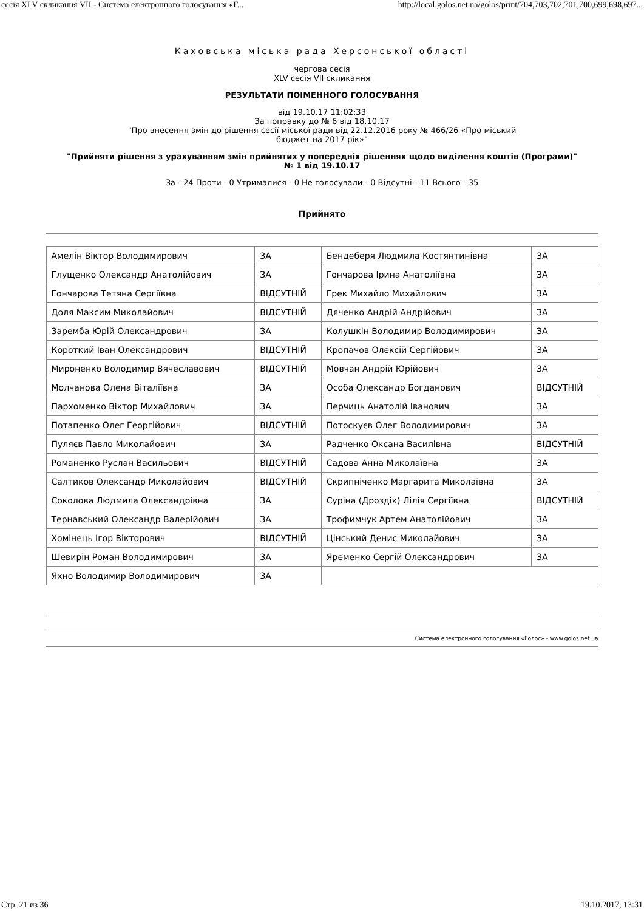сесія XLV скликання VII - Система електронного голосування «Г... http://local.golos.net.ua/golos/print/704,703,702,701,700,699,698,697...
Каховська міська рада Херсонської області
чергова сесія
XLV сесія VII скликання
РЕЗУЛЬТАТИ ПОІМЕННОГО ГОЛОСУВАННЯ
від 19.10.17 11:02:33
За поправку до № 6 від 18.10.17
"Про внесення змін до рішення сесії міської ради від 22.12.2016 року № 466/26 «Про міський
бюджет на 2017 рік»"
"Прийняти рішення з урахуванням змін прийнятих у попередніх рішеннях щодо виділення коштів (Програми)"
№ 1 від 19.10.17
За - 24 Проти - 0 Утрималися - 0 Не голосували - 0 Відсутні - 11 Всього - 35
Прийнято
| Амелін Віктор Володимирович | ЗА | Бендеберя Людмила Костянтинівна | ЗА |
| Глущенко Олександр Анатолійович | ЗА | Гончарова Ірина Анатоліївна | ЗА |
| Гончарова Тетяна Сергіївна | ВІДСУТНІЙ | Грек Михайло Михайлович | ЗА |
| Доля Максим Миколайович | ВІДСУТНІЙ | Дяченко Андрій Андрійович | ЗА |
| Заремба Юрій Олександрович | ЗА | Колушкін Володимир Володимирович | ЗА |
| Короткий Іван Олександрович | ВІДСУТНІЙ | Кропачов Олексій Сергійович | ЗА |
| Мироненко Володимир Вячеславович | ВІДСУТНІЙ | Мовчан Андрій Юрійович | ЗА |
| Молчанова Олена Віталіївна | ЗА | Особа Олександр Богданович | ВІДСУТНІЙ |
| Пархоменко Віктор Михайлович | ЗА | Перчиць Анатолій Іванович | ЗА |
| Потапенко Олег Георгійович | ВІДСУТНІЙ | Потоскуєв Олег Володимирович | ЗА |
| Пуляєв Павло Миколайович | ЗА | Радченко Оксана Василівна | ВІДСУТНІЙ |
| Романенко Руслан Васильович | ВІДСУТНІЙ | Садова Анна Миколаївна | ЗА |
| Салтиков Олександр Миколайович | ВІДСУТНІЙ | Скрипніченко Маргарита Миколаївна | ЗА |
| Соколова Людмила Олександрівна | ЗА | Суріна (Дроздік) Лілія Сергіївна | ВІДСУТНІЙ |
| Тернавський Олександр Валерійович | ЗА | Трофимчук Артем Анатолійович | ЗА |
| Хомінець Ігор Вікторович | ВІДСУТНІЙ | Цінський Денис Миколайович | ЗА |
| Шевирін Роман Володимирович | ЗА | Яременко Сергій Олександрович | ЗА |
| Яхно Володимир Володимирович | ЗА | | |
Система електронного голосування «Голос» - www.golos.net.ua
Стр. 21 из 36 19.10.2017, 13:31